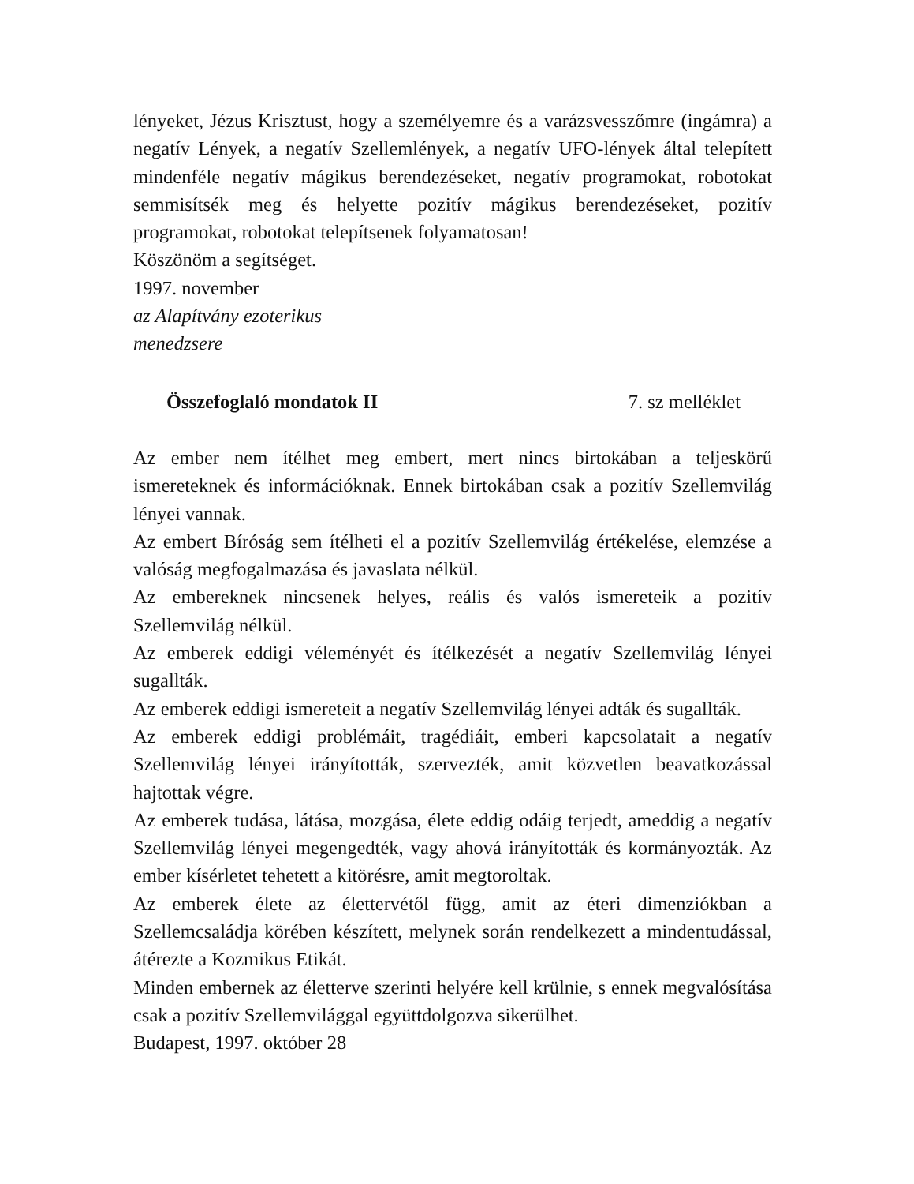lényeket, Jézus Krisztust, hogy a személyemre és a varázsvesszőmre (ingámra) a negatív Lények, a negatív Szellemlények, a negatív UFO-lények által telepített mindenféle negatív mágikus berendezéseket, negatív programokat, robotokat semmisítsék meg és helyette pozitív mágikus berendezéseket, pozitív programokat, robotokat telepítsenek folyamatosan!
Köszönöm a segítséget.
1997. november
az Alapítvány ezoterikus
menedzsere
Összefoglaló mondatok II 7. sz melléklet
Az ember nem ítélhet meg embert, mert nincs birtokában a teljeskörű ismereteknek és információknak. Ennek birtokában csak a pozitív Szellemvilág lényei vannak.
Az embert Bíróság sem ítélheti el a pozitív Szellemvilág értékelése, elemzése a valóság megfogalmazása és javaslata nélkül.
Az embereknek nincsenek helyes, reális és valós ismereteik a pozitív Szellemvilág nélkül.
Az emberek eddigi véleményét és ítélkezését a negatív Szellemvilág lényei sugallták.
Az emberek eddigi ismereteit a negatív Szellemvilág lényei adták és sugallták.
Az emberek eddigi problémáit, tragédiáit, emberi kapcsolatait a negatív Szellemvilág lényei irányították, szervezték, amit közvetlen beavatkozással hajtottak végre.
Az emberek tudása, látása, mozgása, élete eddig odáig terjedt, ameddig a negatív Szellemvilág lényei megengedték, vagy ahová irányították és kormányozták. Az ember kísérletet tehetett a kitörésre, amit megtoroltak.
Az emberek élete az élettervétől függ, amit az éteri dimenziókban a Szellemcsaládja körében készített, melynek során rendelkezett a mindentudással, átérezte a Kozmikus Etikát.
Minden embernek az életterve szerinti helyére kell krülnie, s ennek megvalósítása csak a pozitív Szellemvilággal együttdolgozva sikerülhet.
Budapest, 1997. október 28